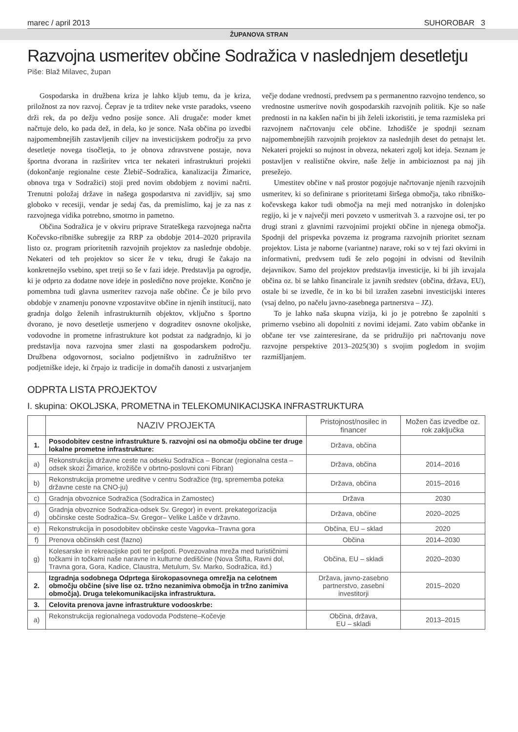marec / april 2013 SUHOROBAR 3
ŽUPANOVA STRAN
Razvojna usmeritev občine Sodražica v naslednjem desetletju
Piše: Blaž Milavec, župan
Gospodarska in družbena kriza je lahko kljub temu, da je kriza, priložnost za nov razvoj. Čeprav je ta trditev neke vrste paradoks, vseeno drži rek, da po dežju vedno posije sonce. Ali drugače: moder kmet načrtuje delo, ko pada dež, in dela, ko je sonce. Naša občina po izvedbi najpomembnejših zastavljenih ciljev na investicijskem področju za prvo desetletje novega tisočletja, to je obnova zdravstvene postaje, nova športna dvorana in razširitev vrtca ter nekateri infrastrukturi projekti (dokončanje regionalne ceste Žlebič–Sodražica, kanalizacija Žimarice, obnova trga v Sodražici) stoji pred novim obdobjem z novimi načrti. Trenutni položaj države in našega gospodarstva ni zavidljiv, saj smo globoko v recesiji, vendar je sedaj čas, da premislimo, kaj je za nas z razvojnega vidika potrebno, smotrno in pametno.
Občina Sodražica je v okviru priprave Strateškega razvojnega načrta Kočevsko-ribniške subregije za RRP za obdobje 2014–2020 pripravila listo oz. program prioritetnih razvojnih projektov za naslednje obdobje. Nekateri od teh projektov so sicer že v teku, drugi še čakajo na konkretnejšo vsebino, spet tretji so še v fazi ideje. Predstavlja pa ogrodje, ki je odprto za dodatne nove ideje in posledično nove projekte. Končno je pomembna tudi glavna usmeritev razvoja naše občine. Če je bilo prvo obdobje v znamenju ponovne vzpostavitve občine in njenih institucij, nato gradnja dolgo želenih infrastrukturnih objektov, vključno s športno dvorano, je novo desetletje usmerjeno v dograditev osnovne okoljske, vodovodne in prometne infrastrukture kot podstat za nadgradnjo, ki jo predstavlja nova razvojna smer zlasti na gospodarskem področju. Družbena odgovornost, socialno podjetništvo in zadružništvo ter podjetniške ideje, ki črpajo iz tradicije in domačih danosti z ustvarjanjem večje dodane vrednosti, predvsem pa s permanentno razvojno tendenco, so vrednostne usmeritve novih gospodarskih razvojnih politik. Kje so naše prednosti in na kakšen način bi jih želeli izkoristiti, je tema razmisleka pri razvojnem načrtovanju cele občine. Izhodišče je spodnji seznam najpomembnejših razvojnih projektov za naslednjih deset do petnajst let. Nekateri projekti so nujnost in obveza, nekateri zgolj kot ideja. Seznam je postavljen v realistične okvire, naše želje in ambicioznost pa naj jih presežejo.
Umestitev občine v naš prostor pogojuje načrtovanje njenih razvojnih usmeritev, ki so definirane s prioritetami širšega območja, tako ribniško-kočevskega kakor tudi območja na meji med notranjsko in dolenjsko regijo, ki je v največji meri povzeto v usmeritvah 3. a razvojne osi, ter po drugi strani z glavnimi razvojnimi projekti občine in njenega območja. Spodnji del prispevka povzema iz programa razvojnih prioritet seznam projektov. Lista je naborne (variantne) narave, roki so v tej fazi okvirni in informativni, predvsem tudi še zelo pogojni in odvisni od številnih dejavnikov. Samo del projektov predstavlja investicije, ki bi jih izvajala občina oz. bi se lahko financirale iz javnih sredstev (občina, država, EU), ostale bi se izvedle, če in ko bi bil izražen zasebni investicijski interes (vsaj delno, po načelu javno-zasebnega partnerstva – JZ).
To je lahko naša skupna vizija, ki jo je potrebno še zapolniti s primerno vsebino ali dopolniti z novimi idejami. Zato vabim občanke in občane ter vse zainteresirane, da se pridružijo pri načrtovanju nove razvojne perspektive 2013–2025(30) s svojim pogledom in svojim razmišljanjem.
ODPRTA LISTA PROJEKTOV
I. skupina: OKOLJSKA, PROMETNA in TELEKOMUNIKACIJSKA INFRASTRUKTURA
| | NAZIV PROJEKTA | Pristojnost/nosilec in financer | Možen čas izvedbe oz. rok zaključka |
| --- | --- | --- | --- |
| 1. | Posodobitev cestne infrastrukture 5. razvojni osi na območju občine ter druge lokalne prometne infrastrukture: | Država, občina | |
| a) | Rekonstrukcija državne ceste na odseku Sodražica – Boncar (regionalna cesta – odsek skozi Žimarice, krožišče v obrtno-poslovni coni Fibran) | Država, občina | 2014–2016 |
| b) | Rekonstrukcija prometne ureditve v centru Sodražice (trg, sprememba poteka državne ceste na CNO-ju) | Država, občina | 2015–2016 |
| c) | Gradnja obvoznice Sodražica (Sodražica in Zamostec) | Država | 2030 |
| d) | Gradnja obvoznice Sodražica-odsek Sv. Gregor) in event. prekategorizacija občinske ceste Sodražica–Sv. Gregor– Velike Lašče v državno. | Država, občine | 2020–2025 |
| e) | Rekonstrukcija in posodobitev občinske ceste Vagovka–Travna gora | Občina, EU – sklad | 2020 |
| f) | Prenova občinskih cest (fazno) | Občina | 2014–2030 |
| g) | Kolesarske in rekreacijske poti ter pešpoti. Povezovalna mreža med turističnimi točkami in točkami naše naravne in kulturne dediščine (Nova Štifta, Ravni dol, Travna gora, Gora, Kadice, Claustra, Metulum, Sv. Marko, Sodražica, itd.) | Občina, EU – skladi | 2020–2030 |
| 2. | Izgradnja sodobnega Odprtega širokopasovnega omrežja na celotnem območju občine (sive lise oz. tržno nezanimiva območja in tržno zanimiva območja). Druga telekomunikacijska infrastruktura. | Država, javno-zasebno partnerstvo, zasebni investitorji | 2015–2020 |
| 3. | Celovita prenova javne infrastrukture vodooskrbe: | | |
| a) | Rekonstrukcija regionalnega vodovoda Podstene–Kočevje | Občina, država, EU – skladi | 2013–2015 |